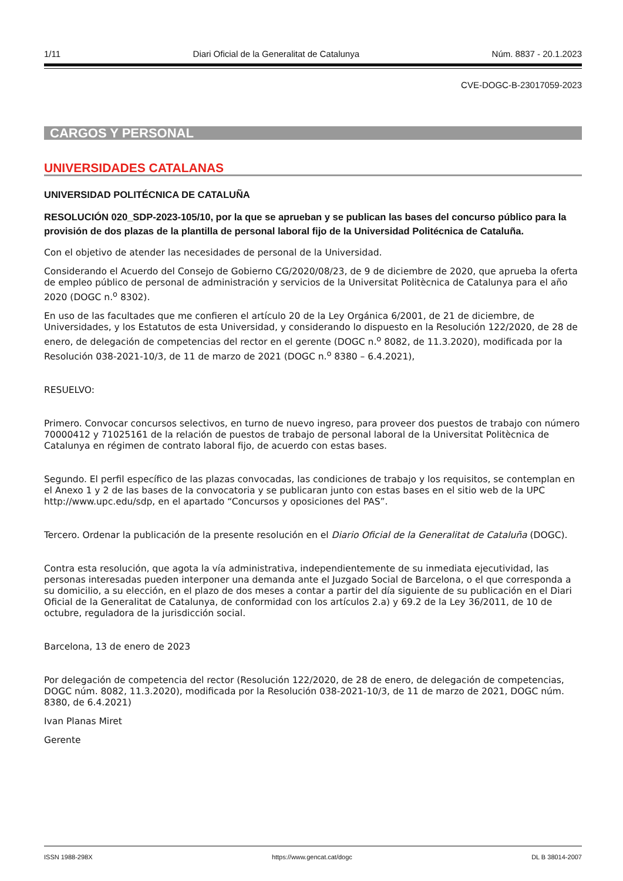1/11 Diari Oficial de la Generalitat de Catalunya Núm. 8837 - 20.1.2023
CVE-DOGC-B-23017059-2023
CARGOS Y PERSONAL
UNIVERSIDADES CATALANAS
UNIVERSIDAD POLITÉCNICA DE CATALUÑA
RESOLUCIÓN 020_SDP-2023-105/10, por la que se aprueban y se publican las bases del concurso público para la provisión de dos plazas de la plantilla de personal laboral fijo de la Universidad Politécnica de Cataluña.
Con el objetivo de atender las necesidades de personal de la Universidad.
Considerando el Acuerdo del Consejo de Gobierno CG/2020/08/23, de 9 de diciembre de 2020, que aprueba la oferta de empleo público de personal de administración y servicios de la Universitat Politècnica de Catalunya para el año 2020 (DOGC n.<sup>o</sup> 8302).
En uso de las facultades que me confieren el artículo 20 de la Ley Orgánica 6/2001, de 21 de diciembre, de Universidades, y los Estatutos de esta Universidad, y considerando lo dispuesto en la Resolución 122/2020, de 28 de enero, de delegación de competencias del rector en el gerente (DOGC n.<sup>o</sup> 8082, de 11.3.2020), modificada por la Resolución 038-2021-10/3, de 11 de marzo de 2021 (DOGC n.<sup>o</sup> 8380 – 6.4.2021),
RESUELVO:
Primero. Convocar concursos selectivos, en turno de nuevo ingreso, para proveer dos puestos de trabajo con número 70000412 y 71025161 de la relación de puestos de trabajo de personal laboral de la Universitat Politècnica de Catalunya en régimen de contrato laboral fijo, de acuerdo con estas bases.
Segundo. El perfil específico de las plazas convocadas, las condiciones de trabajo y los requisitos, se contemplan en el Anexo 1 y 2 de las bases de la convocatoria y se publicaran junto con estas bases en el sitio web de la UPC http://www.upc.edu/sdp, en el apartado “Concursos y oposiciones del PAS”.
Tercero. Ordenar la publicación de la presente resolución en el Diario Oficial de la Generalitat de Cataluña (DOGC).
Contra esta resolución, que agota la vía administrativa, independientemente de su inmediata ejecutividad, las personas interesadas pueden interponer una demanda ante el Juzgado Social de Barcelona, o el que corresponda a su domicilio, a su elección, en el plazo de dos meses a contar a partir del día siguiente de su publicación en el Diari Oficial de la Generalitat de Catalunya, de conformidad con los artículos 2.a) y 69.2 de la Ley 36/2011, de 10 de octubre, reguladora de la jurisdicción social.
Barcelona, 13 de enero de 2023
Por delegación de competencia del rector (Resolución 122/2020, de 28 de enero, de delegación de competencias, DOGC núm. 8082, 11.3.2020), modificada por la Resolución 038-2021-10/3, de 11 de marzo de 2021, DOGC núm. 8380, de 6.4.2021)
Ivan Planas Miret
Gerente
ISSN 1988-298X https://www.gencat.cat/dogc DL B 38014-2007